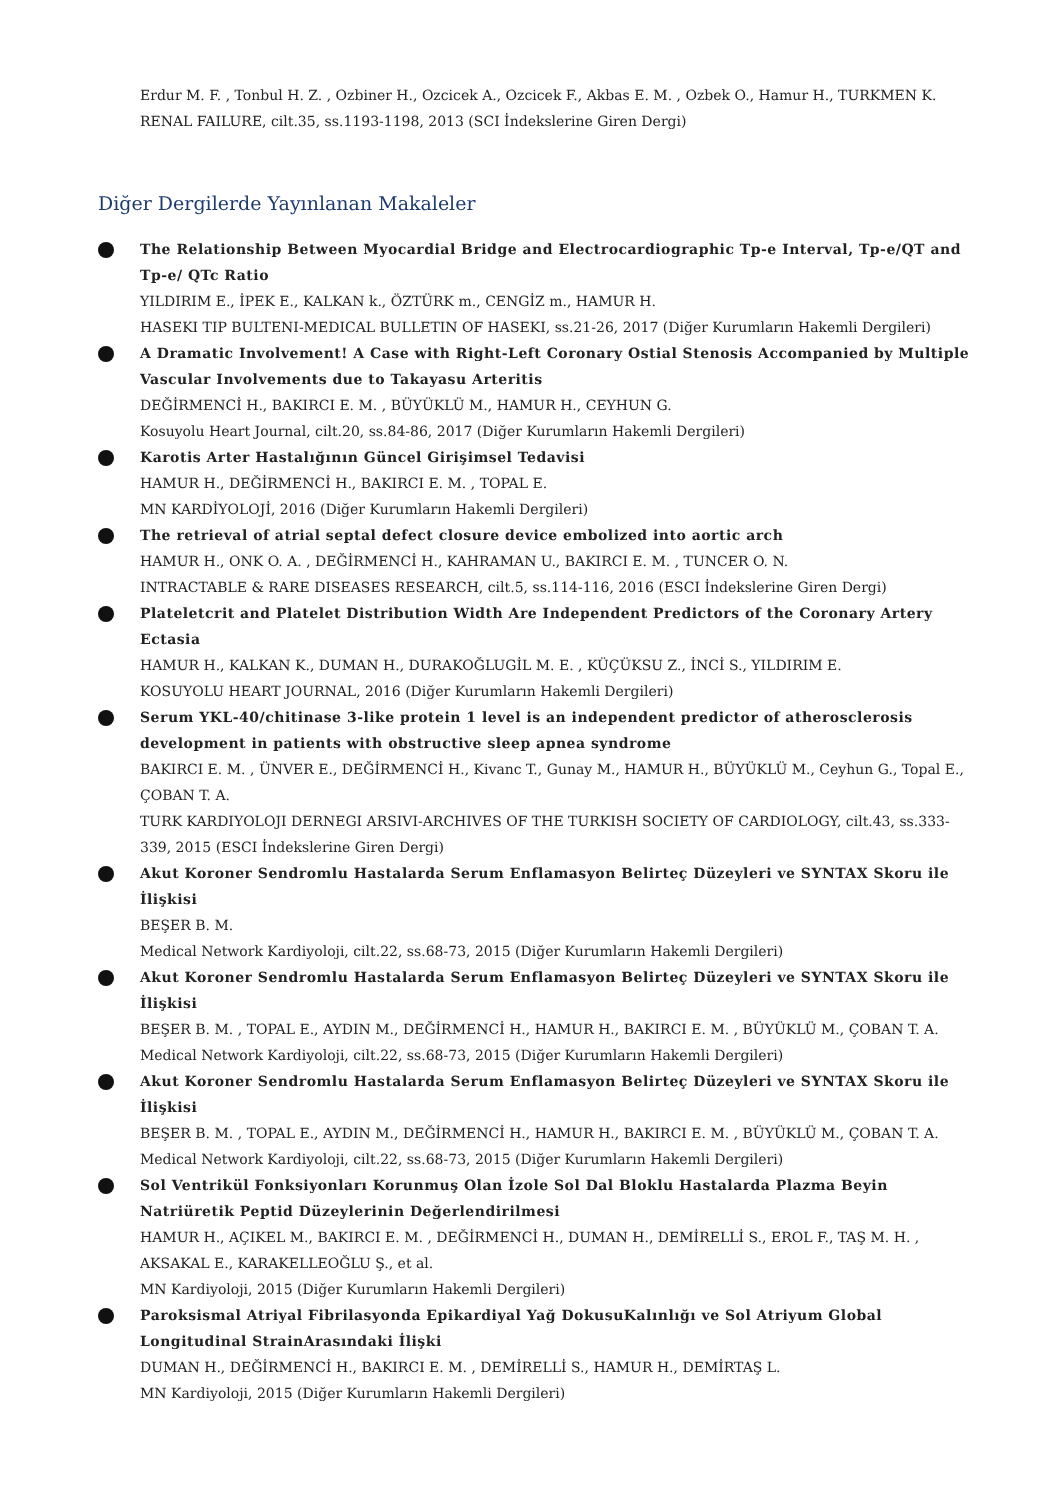Erdur M. F. , Tonbul H. Z. , Ozbiner H., Ozcicek A., Ozcicek F., Akbas E. M. , Ozbek O., Hamur H., TURKMEN K.
RENAL FAILURE, cilt.35, ss.1193-1198, 2013 (SCI İndekslerine Giren Dergi)
Diğer Dergilerde Yayınlanan Makaleler
The Relationship Between Myocardial Bridge and Electrocardiographic Tp-e Interval, Tp-e/QT and Tp-e/ QTc Ratio
YILDIRIM E., İPEK E., KALKAN k., ÖZTÜRK m., CENGİZ m., HAMUR H.
HASEKI TIP BULTENI-MEDICAL BULLETIN OF HASEKI, ss.21-26, 2017 (Diğer Kurumların Hakemli Dergileri)
A Dramatic Involvement! A Case with Right-Left Coronary Ostial Stenosis Accompanied by Multiple Vascular Involvements due to Takayasu Arteritis
DEĞİRMENCİ H., BAKIRCI E. M. , BÜYÜKLÜ M., HAMUR H., CEYHUN G.
Kosuyolu Heart Journal, cilt.20, ss.84-86, 2017 (Diğer Kurumların Hakemli Dergileri)
Karotis Arter Hastalığının Güncel Girişimsel Tedavisi
HAMUR H., DEĞİRMENCİ H., BAKIRCI E. M. , TOPAL E.
MN KARDİYOLOJİ, 2016 (Diğer Kurumların Hakemli Dergileri)
The retrieval of atrial septal defect closure device embolized into aortic arch
HAMUR H., ONK O. A. , DEĞİRMENCİ H., KAHRAMAN U., BAKIRCI E. M. , TUNCER O. N.
INTRACTABLE & RARE DISEASES RESEARCH, cilt.5, ss.114-116, 2016 (ESCI İndekslerine Giren Dergi)
Plateletcrit and Platelet Distribution Width Are Independent Predictors of the Coronary Artery Ectasia
HAMUR H., KALKAN K., DUMAN H., DURAKOĞLUGİL M. E. , KÜÇÜKSU Z., İNCİ S., YILDIRIM E.
KOSUYOLU HEART JOURNAL, 2016 (Diğer Kurumların Hakemli Dergileri)
Serum YKL-40/chitinase 3-like protein 1 level is an independent predictor of atherosclerosis development in patients with obstructive sleep apnea syndrome
BAKIRCI E. M. , ÜNVER E., DEĞİRMENCİ H., Kivanc T., Gunay M., HAMUR H., BÜYÜKLÜ M., Ceyhun G., Topal E., ÇOBAN T. A.
TURK KARDIYOLOJI DERNEGI ARSIVI-ARCHIVES OF THE TURKISH SOCIETY OF CARDIOLOGY, cilt.43, ss.333-339, 2015 (ESCI İndekslerine Giren Dergi)
Akut Koroner Sendromlu Hastalarda Serum Enflamasyon Belirteç Düzeyleri ve SYNTAX Skoru ile İlişkisi
BEŞER B. M.
Medical Network Kardiyoloji, cilt.22, ss.68-73, 2015 (Diğer Kurumların Hakemli Dergileri)
Akut Koroner Sendromlu Hastalarda Serum Enflamasyon Belirteç Düzeyleri ve SYNTAX Skoru ile İlişkisi
BEŞER B. M. , TOPAL E., AYDIN M., DEĞİRMENCİ H., HAMUR H., BAKIRCI E. M. , BÜYÜKLÜ M., ÇOBAN T. A.
Medical Network Kardiyoloji, cilt.22, ss.68-73, 2015 (Diğer Kurumların Hakemli Dergileri)
Akut Koroner Sendromlu Hastalarda Serum Enflamasyon Belirteç Düzeyleri ve SYNTAX Skoru ile İlişkisi
BEŞER B. M. , TOPAL E., AYDIN M., DEĞİRMENCİ H., HAMUR H., BAKIRCI E. M. , BÜYÜKLÜ M., ÇOBAN T. A.
Medical Network Kardiyoloji, cilt.22, ss.68-73, 2015 (Diğer Kurumların Hakemli Dergileri)
Sol Ventrikül Fonksiyonları Korunmuş Olan İzole Sol Dal Bloklu Hastalarda Plazma Beyin Natriüretik Peptid Düzeylerinin Değerlendirilmesi
HAMUR H., AÇIKEL M., BAKIRCI E. M. , DEĞİRMENCİ H., DUMAN H., DEMİRELLİ S., EROL F., TAŞ M. H. , AKSAKAL E., KARAKELLEOĞLU Ş., et al.
MN Kardiyoloji, 2015 (Diğer Kurumların Hakemli Dergileri)
Paroksismal Atriyal Fibrilasyonda Epikardiyal Yağ DokusuKalınlığı ve Sol Atriyum Global Longitudinal StrainArasındaki İlişki
DUMAN H., DEĞİRMENCİ H., BAKIRCI E. M. , DEMİRELLİ S., HAMUR H., DEMİRTAŞ L.
MN Kardiyoloji, 2015 (Diğer Kurumların Hakemli Dergileri)